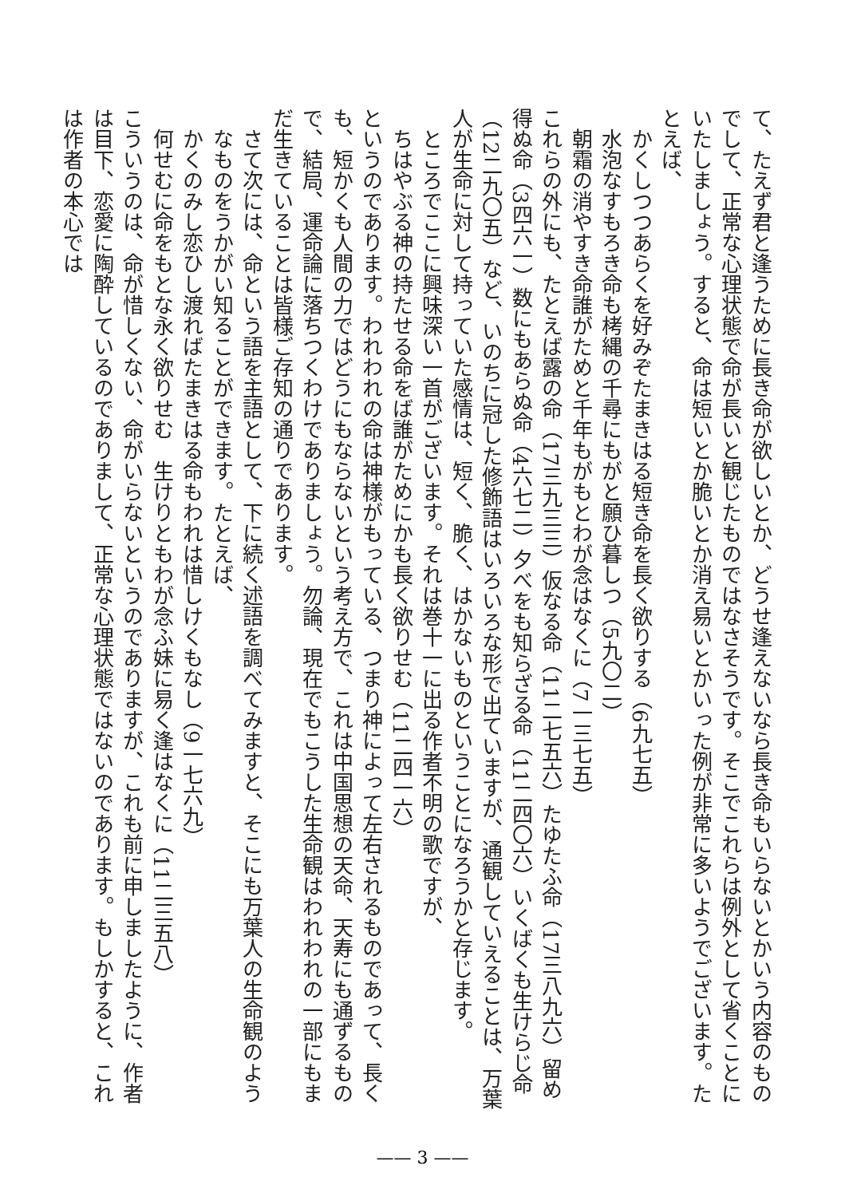て、たえず君と逢うために長き命が欲しいとか、どうせ逢えないなら長き命もいらないとかいう内容のものでして、正常な心理状態で命が長いと観じたものではなさそうです。そこでこれらは例外として省くことにいたしましょう。すると、命は短いとか脆いとか消え易いとかいった例が非常に多いようでございます。たとえば、
かくしつつあらくを好みぞたまきはる短き命を長く欲りする（6九七五）
水泡なすもろき命も栲縄の千尋にもがと願ひ暮しつ（5九〇二）
朝霜の消やすき命誰がためと千年もがもとわが念はなくに（7一三七五）
これらの外にも、たとえば露の命（17三九三三）仮なる命（11二七五六）たゆたふ命（17三八九六）留め得ぬ命（3四六一）数にもあらぬ命（4六七二）夕べをも知らざる命（11二四〇六）いくばくも生けらじ命（12二九〇五）など、いのちに冠した修飾語はいろいろな形で出ていますが、通観していえることは、万葉人が生命に対して持っていた感情は、短く、脆く、はかないものということになろうかと存じます。
ところでここに興味深い一首がございます。それは巻十一に出る作者不明の歌ですが、
ちはやぶる神の持たせる命をば誰がためにかも長く欲りせむ（11二四一六）
というのであります。われわれの命は神様がもっている、つまり神によって左右されるものであって、長くも、短かくも人間の力ではどうにもならないという考え方で、これは中国思想の天命、天寿にも通ずるもので、結局、運命論に落ちつくわけでありましょう。勿論、現在でもこうした生命観はわれわれの一部にもまだ生きていることは皆様ご存知の通りであります。
さて次には、命という語を主語として、下に続く述語を調べてみますと、そこにも万葉人の生命観のようなものをうかがい知ることができます。たとえば、
かくのみし恋ひし渡ればたまきはる命もわれは惜しけくもなし（9一七六九）
何せむに命をもとな永く欲りせむ　生けりともわが念ふ妹に易く逢はなくに（11二三五八）
こういうのは、命が惜しくない、命がいらないというのでありますが、これも前に申しましたように、作者は目下、恋愛に陶酔しているのでありまして、正常な心理状態ではないのであります。もしかすると、これは作者の本心では
—— 3 ——